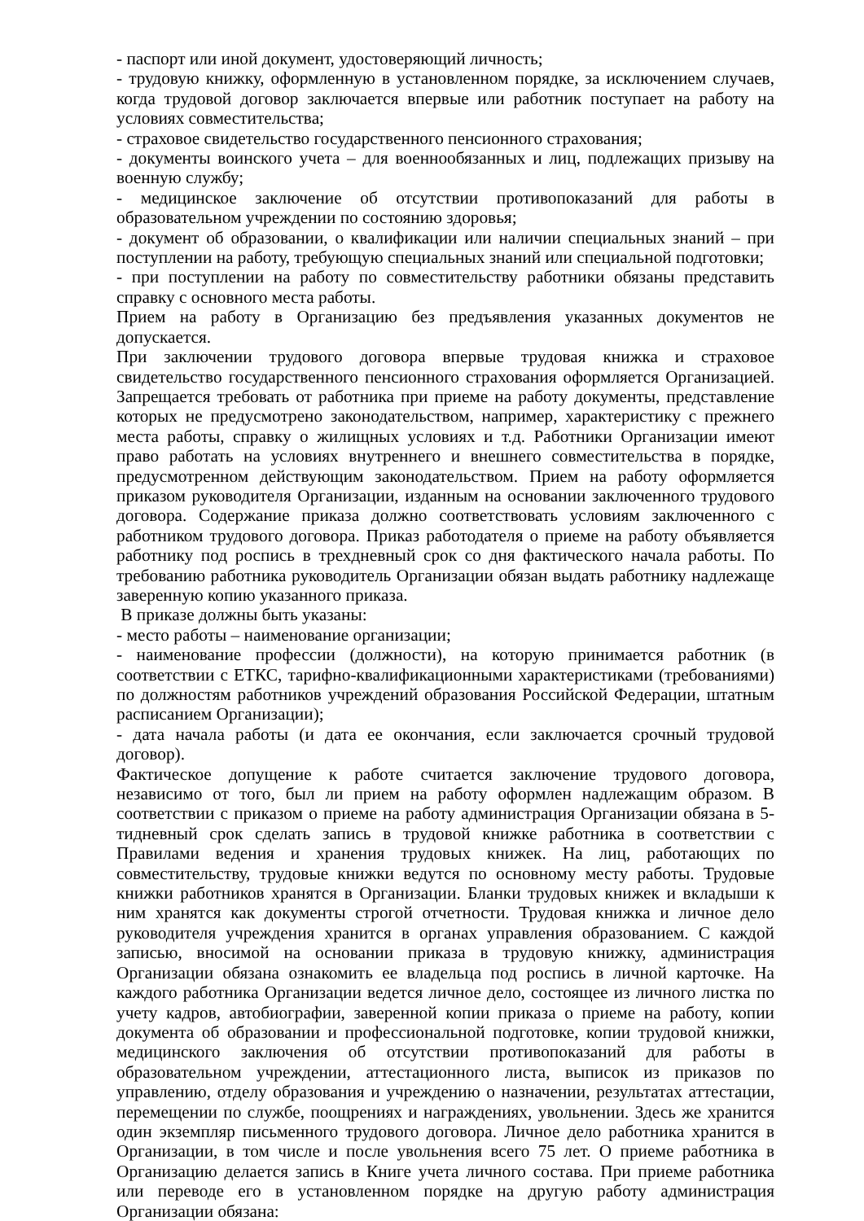- паспорт или иной документ, удостоверяющий личность;
- трудовую книжку, оформленную в установленном порядке, за исключением случаев, когда трудовой договор заключается впервые или работник поступает на работу на условиях совместительства;
- страховое свидетельство государственного пенсионного страхования;
- документы воинского учета – для военнообязанных и лиц, подлежащих призыву на военную службу;
- медицинское заключение об отсутствии противопоказаний для работы в образовательном учреждении по состоянию здоровья;
- документ об образовании, о квалификации или наличии специальных знаний – при поступлении на работу, требующую специальных знаний или специальной подготовки;
- при поступлении на работу по совместительству работники обязаны представить справку с основного места работы.
Прием на работу в Организацию без предъявления указанных документов не допускается.
При заключении трудового договора впервые трудовая книжка и страховое свидетельство государственного пенсионного страхования оформляется Организацией. Запрещается требовать от работника при приеме на работу документы, представление которых не предусмотрено законодательством, например, характеристику с прежнего места работы, справку о жилищных условиях и т.д. Работники Организации имеют право работать на условиях внутреннего и внешнего совместительства в порядке, предусмотренном действующим законодательством. Прием на работу оформляется приказом руководителя Организации, изданным на основании заключенного трудового договора. Содержание приказа должно соответствовать условиям заключенного с работником трудового договора. Приказ работодателя о приеме на работу объявляется работнику под роспись в трехдневный срок со дня фактического начала работы. По требованию работника руководитель Организации обязан выдать работнику надлежаще заверенную копию указанного приказа.
В приказе должны быть указаны:
- место работы – наименование организации;
- наименование профессии (должности), на которую принимается работник (в соответствии с ЕТКС, тарифно-квалификационными характеристиками (требованиями) по должностям работников учреждений образования Российской Федерации, штатным расписанием Организации);
- дата начала работы (и дата ее окончания, если заключается срочный трудовой договор).
Фактическое допущение к работе считается заключение трудового договора, независимо от того, был ли прием на работу оформлен надлежащим образом. В соответствии с приказом о приеме на работу администрация Организации обязана в 5-тидневный срок сделать запись в трудовой книжке работника в соответствии с Правилами ведения и хранения трудовых книжек. На лиц, работающих по совместительству, трудовые книжки ведутся по основному месту работы. Трудовые книжки работников хранятся в Организации. Бланки трудовых книжек и вкладыши к ним хранятся как документы строгой отчетности. Трудовая книжка и личное дело руководителя учреждения хранится в органах управления образованием. С каждой записью, вносимой на основании приказа в трудовую книжку, администрация Организации обязана ознакомить ее владельца под роспись в личной карточке. На каждого работника Организации ведется личное дело, состоящее из личного листка по учету кадров, автобиографии, заверенной копии приказа о приеме на работу, копии документа об образовании и профессиональной подготовке, копии трудовой книжки, медицинского заключения об отсутствии противопоказаний для работы в образовательном учреждении, аттестационного листа, выписок из приказов по управлению, отделу образования и учреждению о назначении, результатах аттестации, перемещении по службе, поощрениях и награждениях, увольнении. Здесь же хранится один экземпляр письменного трудового договора. Личное дело работника хранится в Организации, в том числе и после увольнения всего 75 лет. О приеме работника в Организацию делается запись в Книге учета личного состава. При приеме работника или переводе его в установленном порядке на другую работу администрация Организации обязана: